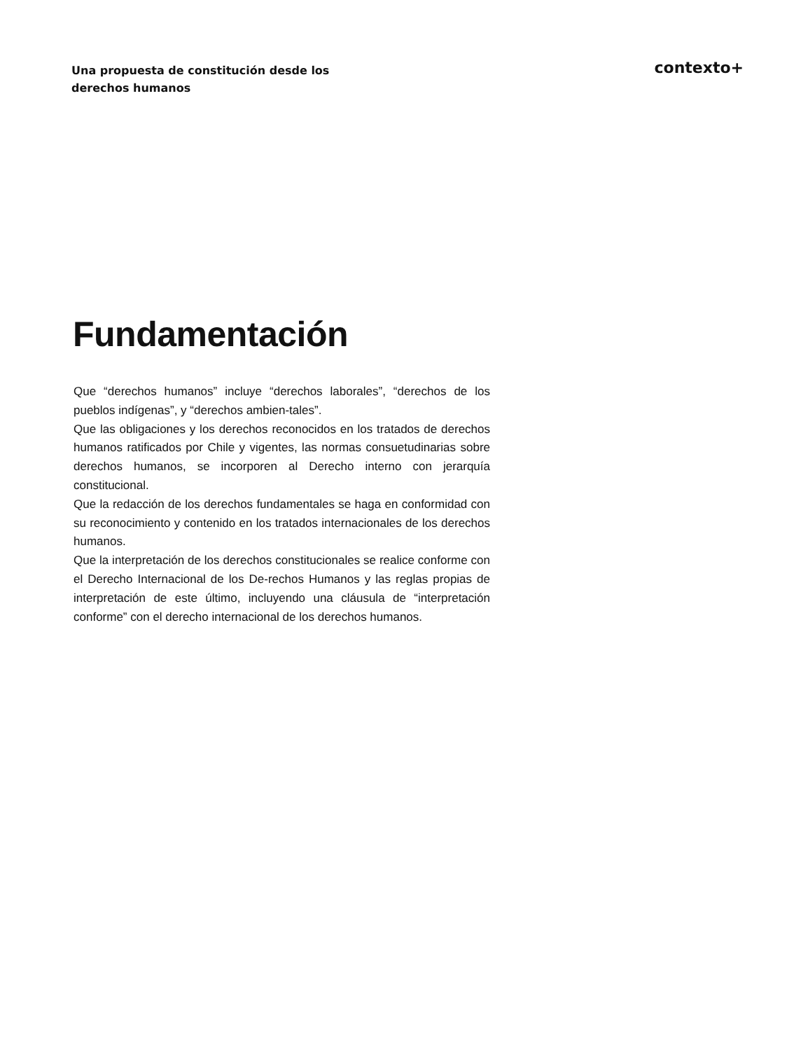Una propuesta de constitución desde los derechos humanos
contexto+
Fundamentación
Que “derechos humanos” incluye “derechos laborales”, “derechos de los pueblos indígenas”, y “derechos ambien-tales”.
Que las obligaciones y los derechos reconocidos en los tratados de derechos humanos ratificados por Chile y vigentes, las normas consuetudinarias sobre derechos humanos, se incorporen al Derecho interno con jerarquía constitucional.
Que la redacción de los derechos fundamentales se haga en conformidad con su reconocimiento y contenido en los tratados internacionales de los derechos humanos.
Que la interpretación de los derechos constitucionales se realice conforme con el Derecho Internacional de los De-rechos Humanos y las reglas propias de interpretación de este último, incluyendo una cláusula de “interpretación conforme” con el derecho internacional de los derechos humanos.